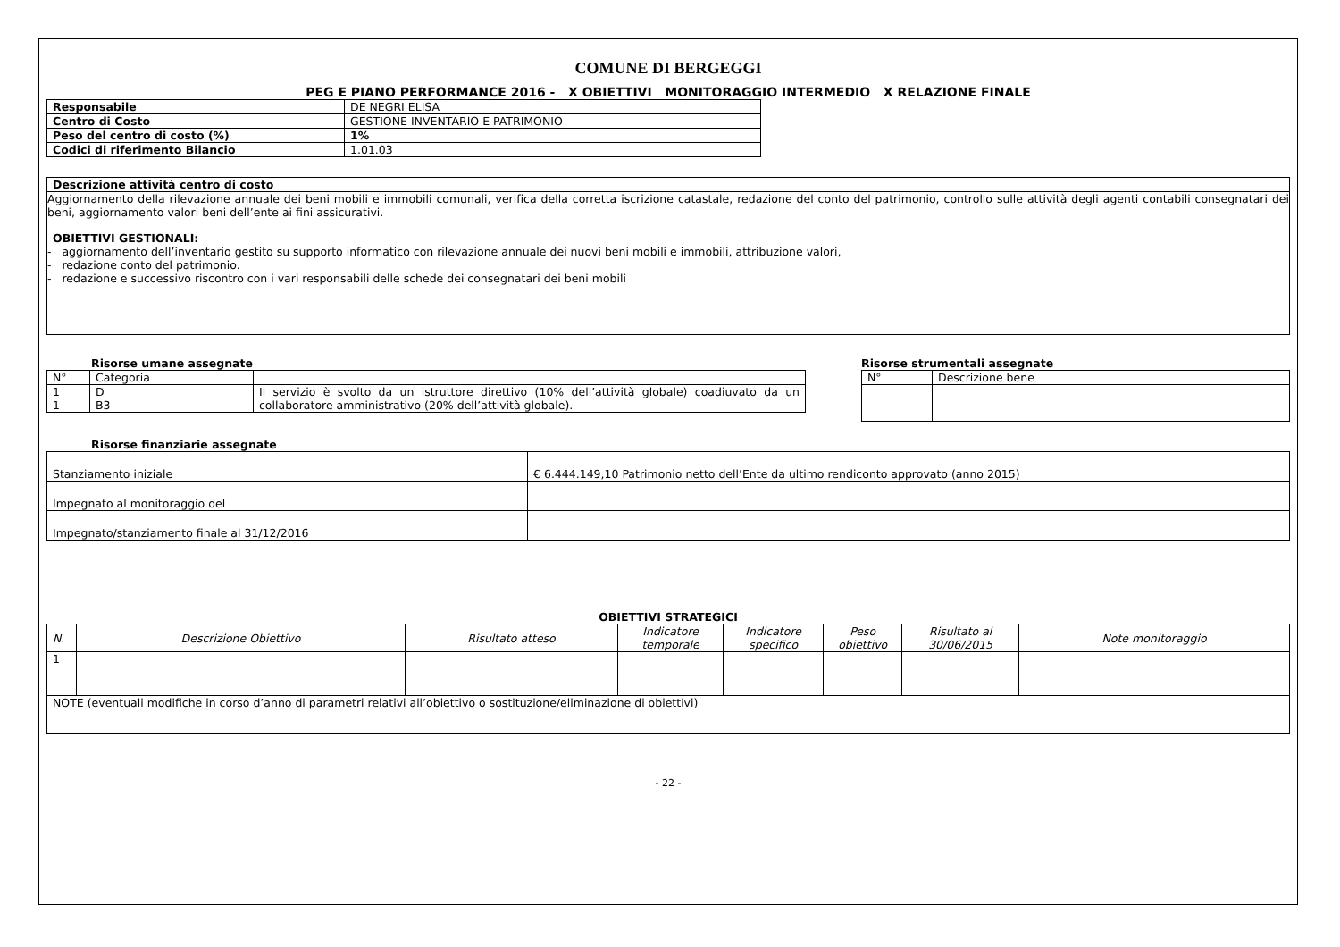COMUNE DI BERGEGGI
PEG E PIANO PERFORMANCE 2016 - X OBIETTIVI MONITORAGGIO INTERMEDIO X RELAZIONE FINALE
| Responsabile | DE NEGRI ELISA |
| Centro di Costo | GESTIONE INVENTARIO E PATRIMONIO |
| Peso del centro di costo (%) | 1% |
| Codici di riferimento Bilancio | 1.01.03 |
Descrizione attività centro di costo
Aggiornamento della rilevazione annuale dei beni mobili e immobili comunali, verifica della corretta iscrizione catastale, redazione del conto del patrimonio, controllo sulle attività degli agenti contabili consegnatari dei beni, aggiornamento valori beni dell’ente ai fini assicurativi.
OBIETTIVI GESTIONALI:
- aggiornamento dell’inventario gestito su supporto informatico con rilevazione annuale dei nuovi beni mobili e immobili, attribuzione valori,
- redazione conto del patrimonio.
- redazione e successivo riscontro con i vari responsabili delle schede dei consegnatari dei beni mobili
Risorse umane assegnate
| N° | Categoria | |
| 1 1 | D B3 | Il servizio è svolto da un istruttore direttivo (10% dell’attività globale) coadiuvato da un collaboratore amministrativo (20% dell’attività globale). |
Risorse strumentali assegnate
| N° | Descrizione bene |
Risorse finanziarie assegnate
| Stanziamento iniziale | € 6.444.149,10 Patrimonio netto dell’Ente da ultimo rendiconto approvato (anno 2015) |
| Impegnato al monitoraggio del | |
| Impegnato/stanziamento finale al 31/12/2016 | |
OBIETTIVI STRATEGICI
| N. | Descrizione Obiettivo | Risultato atteso | Indicatore temporale | Indicatore specifico | Peso obiettivo | Risultato al 30/06/2015 | Note monitoraggio |
| --- | --- | --- | --- | --- | --- | --- | --- |
| 1 | | | | | | | |
| NOTE (eventuali modifiche in corso d’anno di parametri relativi all’obiettivo o sostituzione/eliminazione di obiettivi) | | | | | | | |
- 22 -